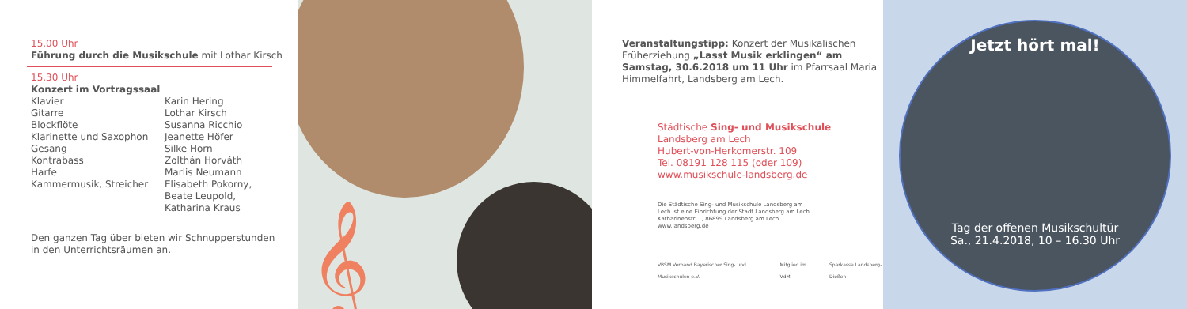15.00 Uhr
Führung durch die Musikschule mit Lothar Kirsch
15.30 Uhr
Konzert im Vortragssaal
Klavier
Gitarre
Blockflöte
Klarinette und Saxophon
Gesang
Kontrabass
Harfe
Kammermusik, Streicher
Karin Hering
Lothar Kirsch
Susanna Ricchio
Jeanette Höfer
Silke Horn
Zolthán Horváth
Marlis Neumann
Elisabeth Pokorny,
Beate Leupold,
Katharina Kraus
Den ganzen Tag über bieten wir Schnupperstunden
in den Unterrichtsräumen an.
𝄞
Veranstaltungstipp: Konzert der Musikalischen Früherziehung „Lasst Musik erklingen“ am Samstag, 30.6.2018 um 11 Uhr im Pfarrsaal Maria Himmelfahrt, Landsberg am Lech.
Städtische Sing- und Musikschule
Landsberg am Lech
Hubert-von-Herkomerstr. 109
Tel. 08191 128 115 (oder 109)
www.musikschule-landsberg.de
Die Städtische Sing- und Musikschule Landsberg am Lech ist eine Einrichtung der Stadt Landsberg am Lech Katharinenstr. 1, 86899 Landsberg am Lech www.landsberg.de
VBSM Verband Bayerischer Sing- und Musikschulen e.V. Mitglied im VdM Sparkasse Landsberg-Dießen
Jetzt hört mal!
Tag der offenen Musikschultür
Sa., 21.4.2018, 10 – 16.30 Uhr